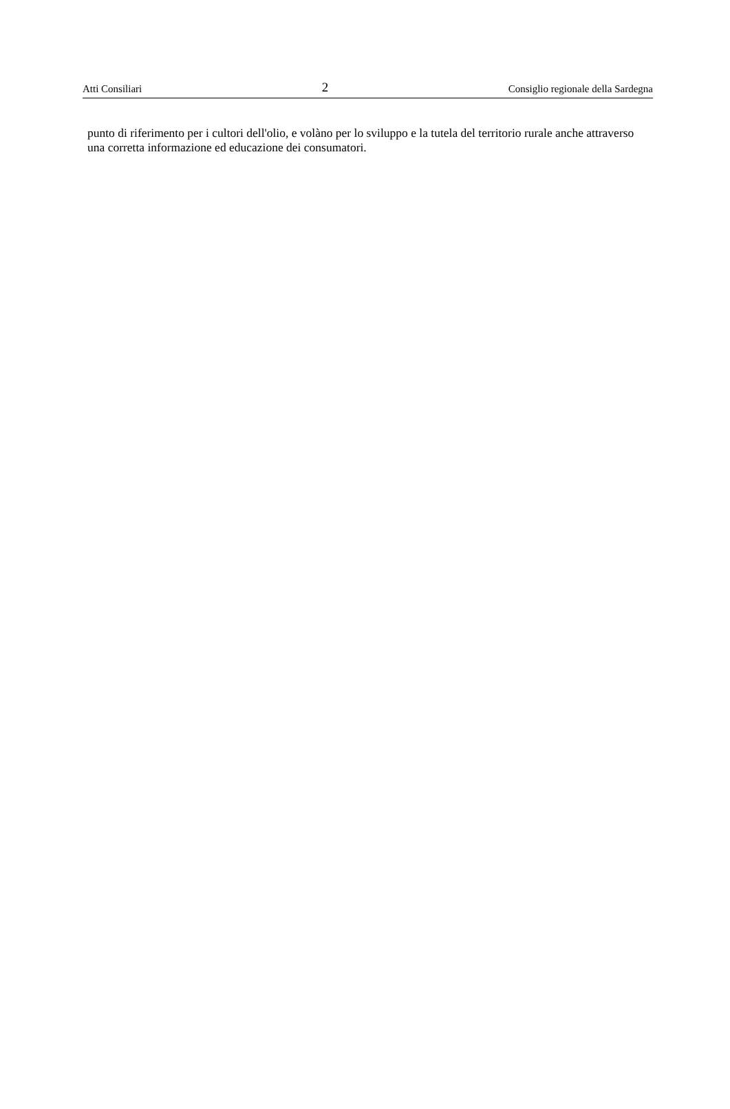Atti Consiliari 2 Consiglio regionale della Sardegna
punto di riferimento per i cultori dell'olio, e volàno per lo sviluppo e la tutela del territorio rurale anche attraverso una corretta informazione ed educazione dei consumatori.